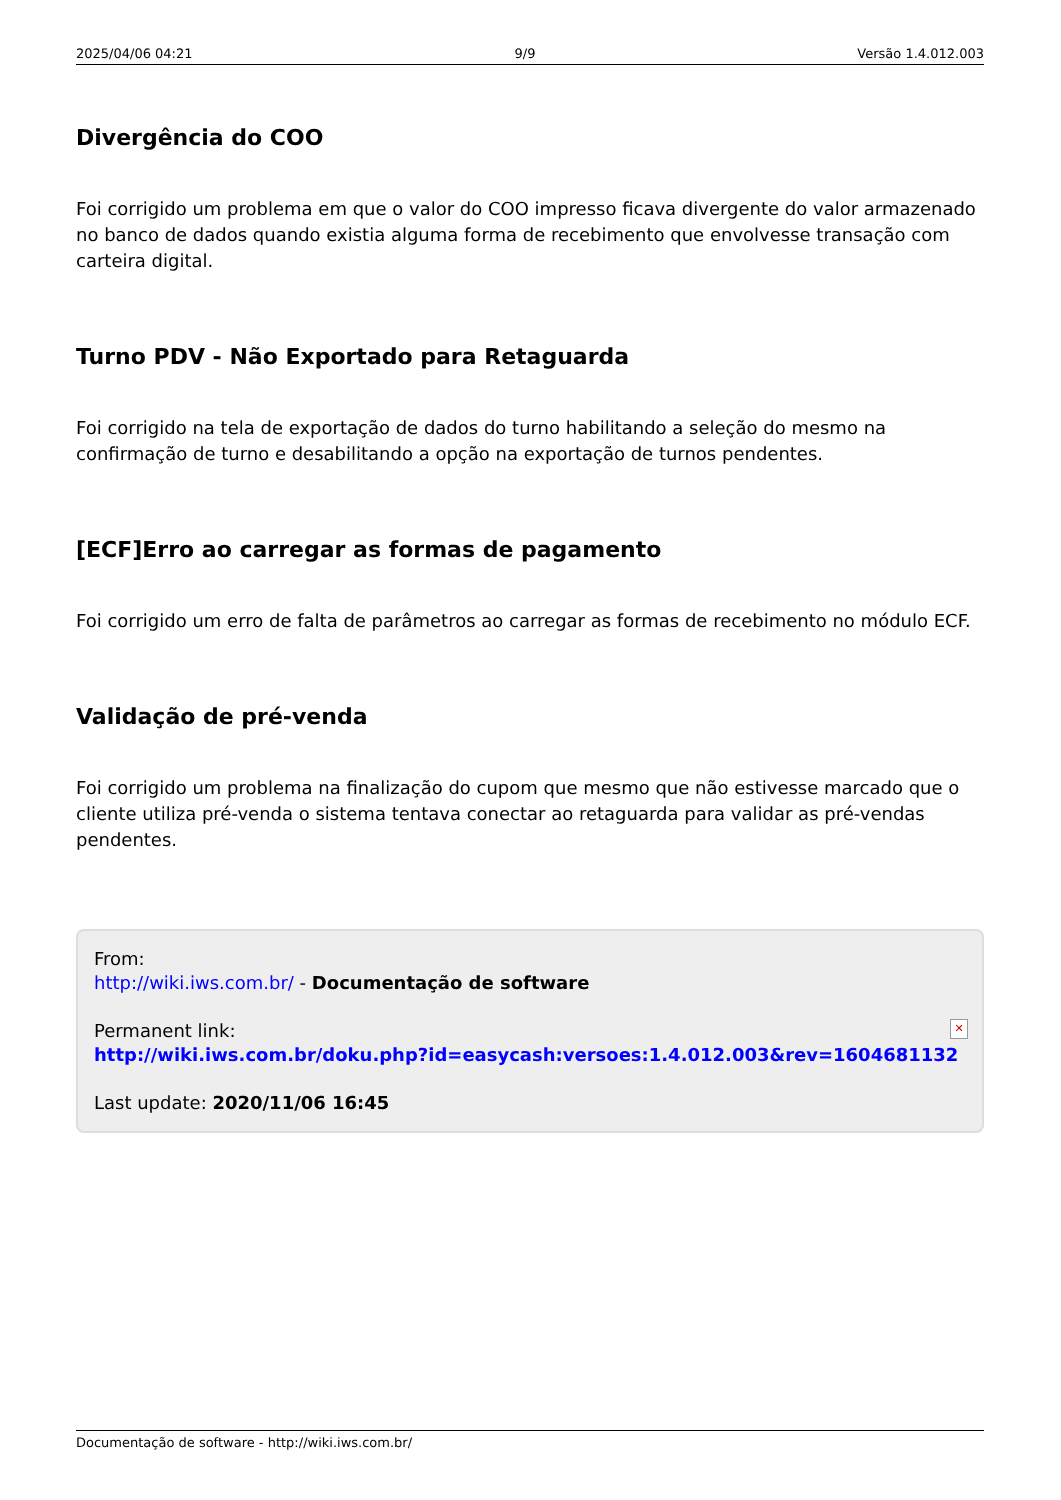2025/04/06 04:21 9/9 Versão 1.4.012.003
Divergência do COO
Foi corrigido um problema em que o valor do COO impresso ficava divergente do valor armazenado no banco de dados quando existia alguma forma de recebimento que envolvesse transação com carteira digital.
Turno PDV - Não Exportado para Retaguarda
Foi corrigido na tela de exportação de dados do turno habilitando a seleção do mesmo na confirmação de turno e desabilitando a opção na exportação de turnos pendentes.
[ECF]Erro ao carregar as formas de pagamento
Foi corrigido um erro de falta de parâmetros ao carregar as formas de recebimento no módulo ECF.
Validação de pré-venda
Foi corrigido um problema na finalização do cupom que mesmo que não estivesse marcado que o cliente utiliza pré-venda o sistema tentava conectar ao retaguarda para validar as pré-vendas pendentes.
From:
http://wiki.iws.com.br/ - Documentação de software
Permanent link:
http://wiki.iws.com.br/doku.php?id=easycash:versoes:1.4.012.003&rev=1604681132
Last update: 2020/11/06 16:45
✕
Documentação de software - http://wiki.iws.com.br/